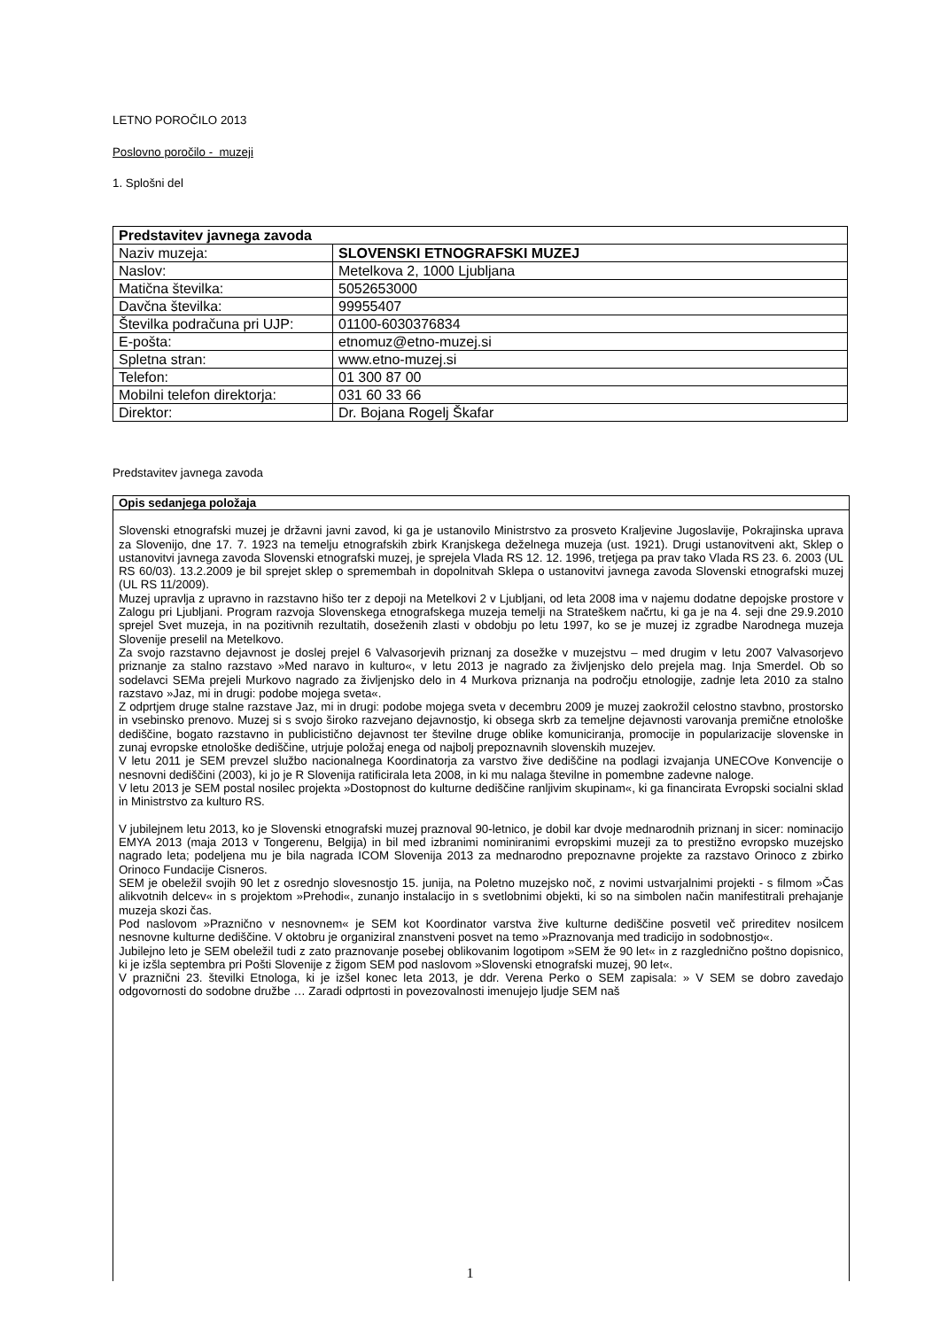LETNO POROČILO 2013
Poslovno poročilo - muzeji
1. Splošni del
| Predstavitev javnega zavoda | |
| Naziv muzeja: | SLOVENSKI ETNOGRAFSKI MUZEJ |
| Naslov: | Metelkova 2, 1000 Ljubljana |
| Matična številka: | 5052653000 |
| Davčna številka: | 99955407 |
| Številka podračuna pri UJP: | 01100-6030376834 |
| E-pošta: | etnomuz@etno-muzej.si |
| Spletna stran: | www.etno-muzej.si |
| Telefon: | 01 300 87 00 |
| Mobilni telefon direktorja: | 031 60 33 66 |
| Direktor: | Dr. Bojana Rogelj Škafar |
Predstavitev javnega zavoda
Opis sedanjega položaja
Slovenski etnografski muzej je državni javni zavod, ki ga je ustanovilo Ministrstvo za prosveto Kraljevine Jugoslavije, Pokrajinska uprava za Slovenijo, dne 17. 7. 1923 na temelju etnografskih zbirk Kranjskega deželnega muzeja (ust. 1921). Drugi ustanovitveni akt, Sklep o ustanovitvi javnega zavoda Slovenski etnografski muzej, je sprejela Vlada RS 12. 12. 1996, tretjega pa prav tako Vlada RS 23. 6. 2003 (UL RS 60/03). 13.2.2009 je bil sprejet sklep o spremembah in dopolnitvah Sklepa o ustanovitvi javnega zavoda Slovenski etnografski muzej (UL RS 11/2009).
Muzej upravlja z upravno in razstavno hišo ter z depoji na Metelkovi 2 v Ljubljani, od leta 2008 ima v najemu dodatne depojske prostore v Zalogu pri Ljubljani. Program razvoja Slovenskega etnografskega muzeja temelji na Strateškem načrtu, ki ga je na 4. seji dne 29.9.2010 sprejel Svet muzeja, in na pozitivnih rezultatih, doseženih zlasti v obdobju po letu 1997, ko se je muzej iz zgradbe Narodnega muzeja Slovenije preselil na Metelkovo.
Za svojo razstavno dejavnost je doslej prejel 6 Valvasorjevih priznanj za dosežke v muzejstvu – med drugim v letu 2007 Valvasorjevo priznanje za stalno razstavo »Med naravo in kulturo«, v letu 2013 je nagrado za življenjsko delo prejela mag. Inja Smerdel. Ob so sodelavci SEMa prejeli Murkovo nagrado za življenjsko delo in 4 Murkova priznanja na področju etnologije, zadnje leta 2010 za stalno razstavo »Jaz, mi in drugi: podobe mojega sveta«.
Z odprtjem druge stalne razstave Jaz, mi in drugi: podobe mojega sveta v decembru 2009 je muzej zaokrožil celostno stavbno, prostorsko in vsebinsko prenovo. Muzej si s svojo široko razvejano dejavnostjo, ki obsega skrb za temeljne dejavnosti varovanja premične etnološke dediščine, bogato razstavno in publicistično dejavnost ter številne druge oblike komuniciranja, promocije in popularizacije slovenske in zunaj evropske etnološke dediščine, utrjuje položaj enega od najbolj prepoznavnih slovenskih muzejev.
V letu 2011 je SEM prevzel službo nacionalnega Koordinatorja za varstvo žive dediščine na podlagi izvajanja UNECOve Konvencije o nesnovni dediščini (2003), ki jo je R Slovenija ratificirala leta 2008, in ki mu nalaga številne in pomembne zadevne naloge.
V letu 2013 je SEM postal nosilec projekta »Dostopnost do kulturne dediščine ranljivim skupinam«, ki ga financirata Evropski socialni sklad in Ministrstvo za kulturo RS.
V jubilejnem letu 2013, ko je Slovenski etnografski muzej praznoval 90-letnico, je dobil kar dvoje mednarodnih priznanj in sicer: nominacijo EMYA 2013 (maja 2013 v Tongerenu, Belgija) in bil med izbranimi nominiranimi evropskimi muzeji za to prestižno evropsko muzejsko nagrado leta; podeljena mu je bila nagrada ICOM Slovenija 2013 za mednarodno prepoznavne projekte za razstavo Orinoco z zbirko Orinoco Fundacije Cisneros.
SEM je obeležil svojih 90 let z osrednjo slovesnostjo 15. junija, na Poletno muzejsko noč, z novimi ustvarjalnimi projekti - s filmom »Čas alikvotnih delcev« in s projektom »Prehodi«, zunanjo instalacijo in s svetlobnimi objekti, ki so na simbolen način manifestitrali prehajanje muzeja skozi čas.
Pod naslovom »Praznično v nesnovnem« je SEM kot Koordinator varstva žive kulturne dediščine posvetil več prireditev nosilcem nesnovne kulturne dediščine. V oktobru je organiziral znanstveni posvet na temo »Praznovanja med tradicijo in sodobnostjo«.
Jubilejno leto je SEM obeležil tudi z zato praznovanje posebej oblikovanim logotipom »SEM že 90 let« in z razglednično poštno dopisnico, ki je izšla septembra pri Pošti Slovenije z žigom SEM pod naslovom »Slovenski etnografski muzej, 90 let«.
V praznični 23. številki Etnologa, ki je izšel konec leta 2013, je ddr. Verena Perko o SEM zapisala: » V SEM se dobro zavedajo odgovornosti do sodobne družbe … Zaradi odprtosti in povezovalnosti imenujejo ljudje SEM naš
1